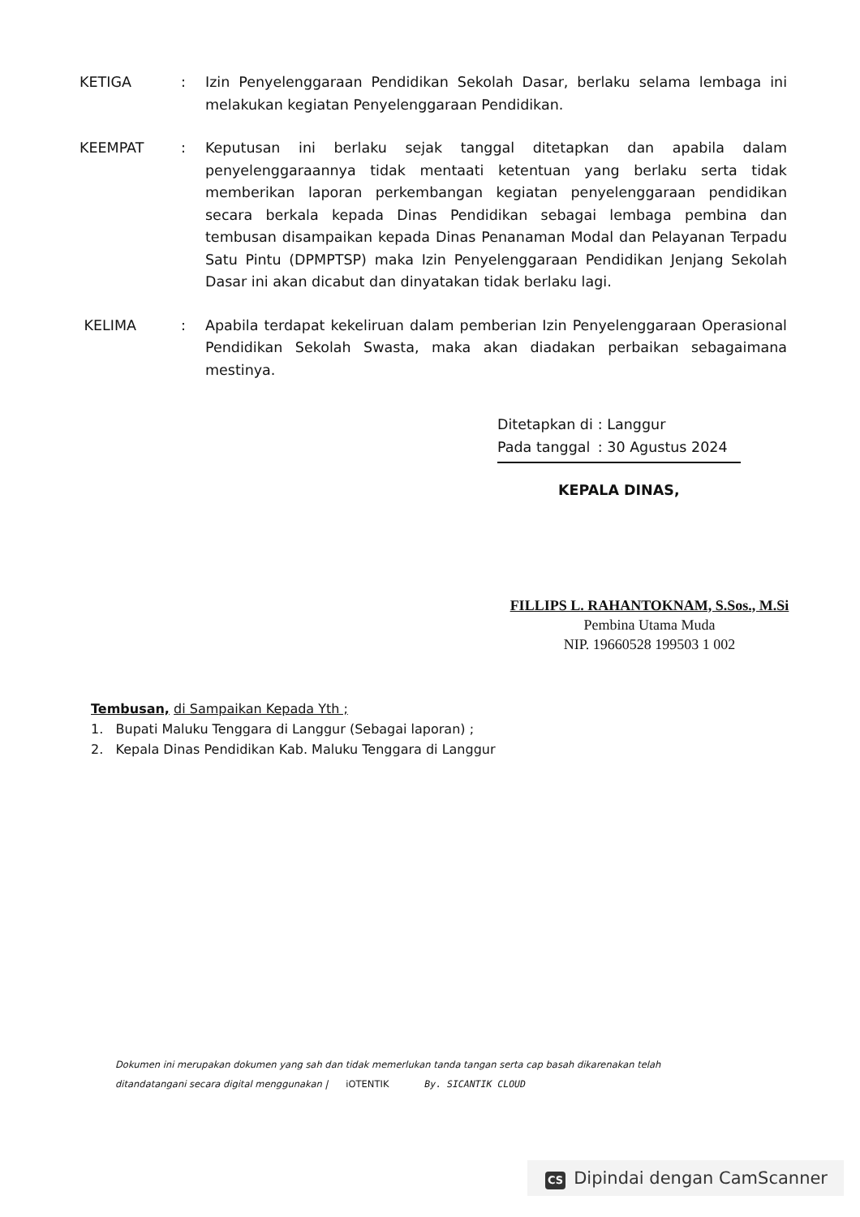KETIGA : Izin Penyelenggaraan Pendidikan Sekolah Dasar, berlaku selama lembaga ini melakukan kegiatan Penyelenggaraan Pendidikan.
KEEMPAT : Keputusan ini berlaku sejak tanggal ditetapkan dan apabila dalam penyelenggaraannya tidak mentaati ketentuan yang berlaku serta tidak memberikan laporan perkembangan kegiatan penyelenggaraan pendidikan secara berkala kepada Dinas Pendidikan sebagai lembaga pembina dan tembusan disampaikan kepada Dinas Penanaman Modal dan Pelayanan Terpadu Satu Pintu (DPMPTSP) maka Izin Penyelenggaraan Pendidikan Jenjang Sekolah Dasar ini akan dicabut dan dinyatakan tidak berlaku lagi.
KELIMA : Apabila terdapat kekeliruan dalam pemberian Izin Penyelenggaraan Operasional Pendidikan Sekolah Swasta, maka akan diadakan perbaikan sebagaimana mestinya.
| Ditetapkan di | : Langgur |
| Pada tanggal | : 30 Agustus 2024 |
KEPALA DINAS,
FILLIPS L. RAHANTOKNAM, S.Sos., M.Si
Pembina Utama Muda
NIP. 19660528 199503 1 002
Tembusan, di Sampaikan Kepada Yth ;
1. Bupati Maluku Tenggara di Langgur (Sebagai laporan) ;
2. Kepala Dinas Pendidikan Kab. Maluku Tenggara di Langgur
Dokumen ini merupakan dokumen yang sah dan tidak memerlukan tanda tangan serta cap basah dikarenakan telah
ditandatangani secara digital menggunakan | iOTENTIK By. SICANTIK CLOUD
CS Dipindai dengan CamScanner